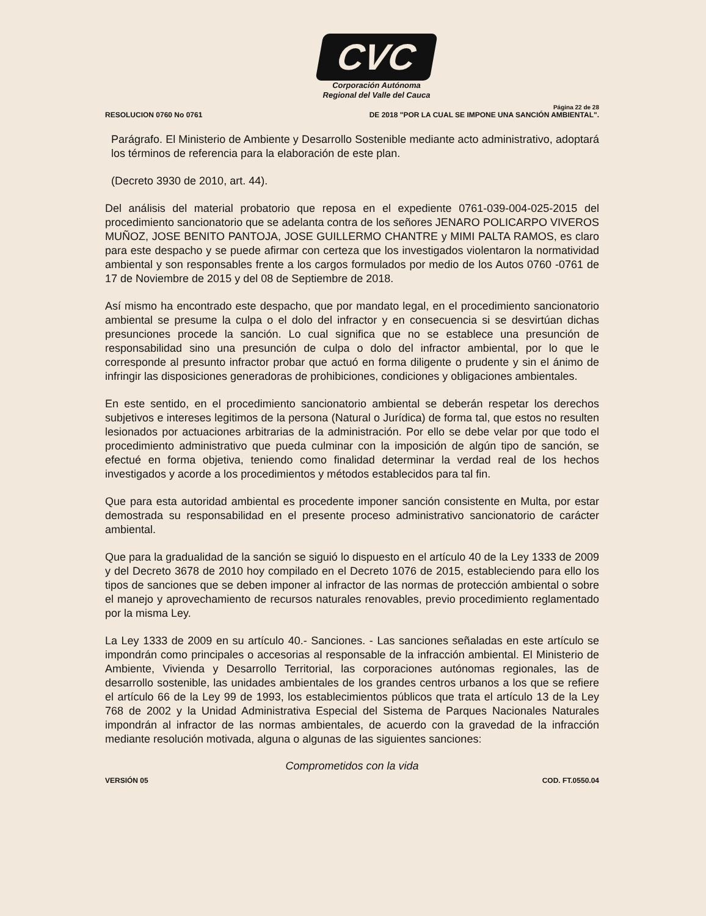CVC
Corporación Autónoma
Regional del Valle del Cauca
Página 22 de 28
RESOLUCION 0760 No 0761 DE 2018 "POR LA CUAL SE IMPONE UNA SANCIÓN AMBIENTAL".
Parágrafo. El Ministerio de Ambiente y Desarrollo Sostenible mediante acto administrativo, adoptará los términos de referencia para la elaboración de este plan.
(Decreto 3930 de 2010, art. 44).
Del análisis del material probatorio que reposa en el expediente 0761-039-004-025-2015 del procedimiento sancionatorio que se adelanta contra de los señores JENARO POLICARPO VIVEROS MUÑOZ, JOSE BENITO PANTOJA, JOSE GUILLERMO CHANTRE y MIMI PALTA RAMOS, es claro para este despacho y se puede afirmar con certeza que los investigados violentaron la normatividad ambiental y son responsables frente a los cargos formulados por medio de los Autos 0760 -0761 de 17 de Noviembre de 2015 y del 08 de Septiembre de 2018.
Así mismo ha encontrado este despacho, que por mandato legal, en el procedimiento sancionatorio ambiental se presume la culpa o el dolo del infractor y en consecuencia si se desvirtúan dichas presunciones procede la sanción. Lo cual significa que no se establece una presunción de responsabilidad sino una presunción de culpa o dolo del infractor ambiental, por lo que le corresponde al presunto infractor probar que actuó en forma diligente o prudente y sin el ánimo de infringir las disposiciones generadoras de prohibiciones, condiciones y obligaciones ambientales.
En este sentido, en el procedimiento sancionatorio ambiental se deberán respetar los derechos subjetivos e intereses legitimos de la persona (Natural o Jurídica) de forma tal, que estos no resulten lesionados por actuaciones arbitrarias de la administración. Por ello se debe velar por que todo el procedimiento administrativo que pueda culminar con la imposición de algún tipo de sanción, se efectué en forma objetiva, teniendo como finalidad determinar la verdad real de los hechos investigados y acorde a los procedimientos y métodos establecidos para tal fin.
Que para esta autoridad ambiental es procedente imponer sanción consistente en Multa, por estar demostrada su responsabilidad en el presente proceso administrativo sancionatorio de carácter ambiental.
Que para la gradualidad de la sanción se siguió lo dispuesto en el artículo 40 de la Ley 1333 de 2009 y del Decreto 3678 de 2010 hoy compilado en el Decreto 1076 de 2015, estableciendo para ello los tipos de sanciones que se deben imponer al infractor de las normas de protección ambiental o sobre el manejo y aprovechamiento de recursos naturales renovables, previo procedimiento reglamentado por la misma Ley.
La Ley 1333 de 2009 en su artículo 40.- Sanciones. - Las sanciones señaladas en este artículo se impondrán como principales o accesorias al responsable de la infracción ambiental. El Ministerio de Ambiente, Vivienda y Desarrollo Territorial, las corporaciones autónomas regionales, las de desarrollo sostenible, las unidades ambientales de los grandes centros urbanos a los que se refiere el artículo 66 de la Ley 99 de 1993, los establecimientos públicos que trata el artículo 13 de la Ley 768 de 2002 y la Unidad Administrativa Especial del Sistema de Parques Nacionales Naturales impondrán al infractor de las normas ambientales, de acuerdo con la gravedad de la infracción mediante resolución motivada, alguna o algunas de las siguientes sanciones:
Comprometidos con la vida
VERSIÓN 05 COD. FT.0550.04